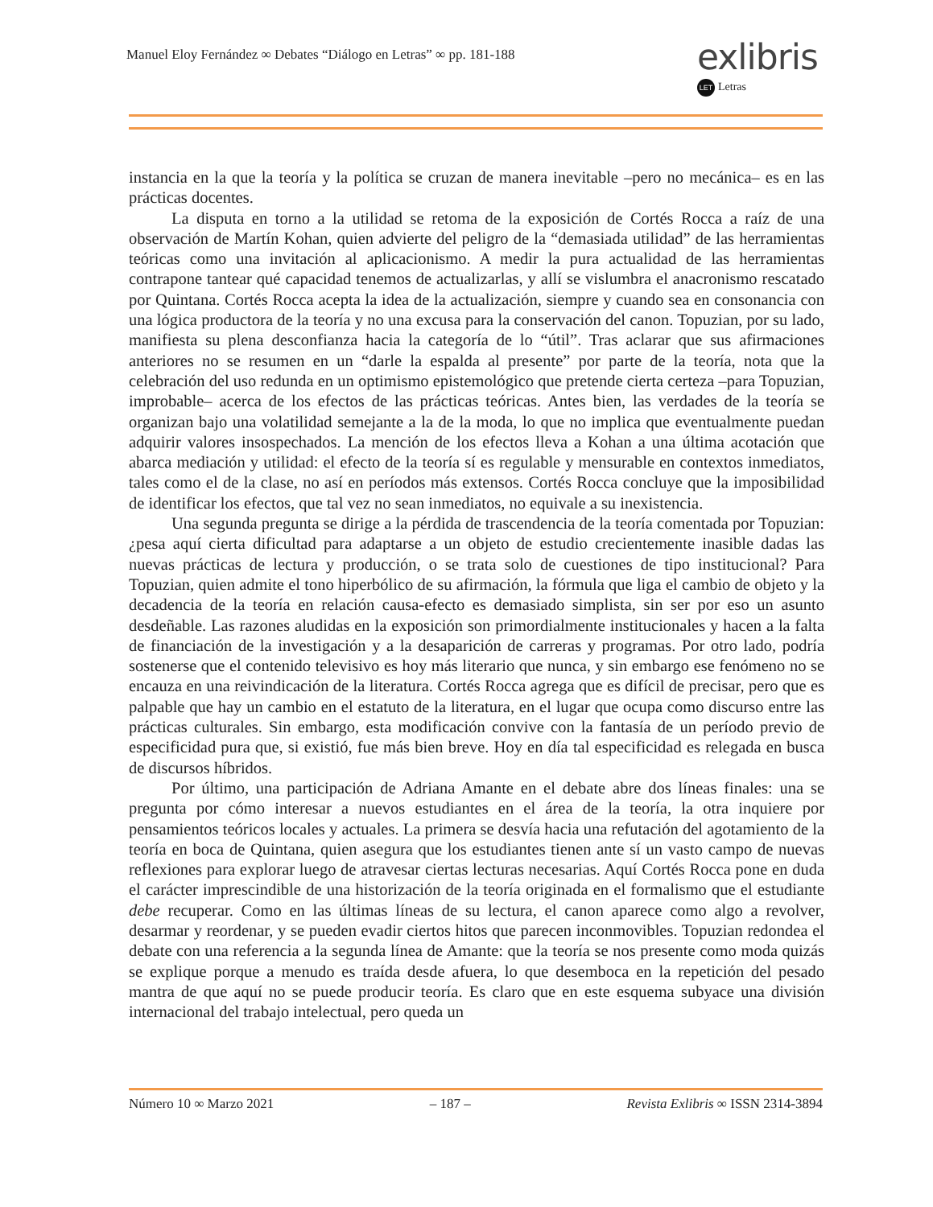Manuel Eloy Fernández ∞ Debates “Diálogo en Letras” ∞ pp. 181-188
exlibris
LET Letras
instancia en la que la teoría y la política se cruzan de manera inevitable –pero no mecánica– es en las prácticas docentes.
La disputa en torno a la utilidad se retoma de la exposición de Cortés Rocca a raíz de una observación de Martín Kohan, quien advierte del peligro de la “demasiada utilidad” de las herramientas teóricas como una invitación al aplicacionismo. A medir la pura actualidad de las herramientas contrapone tantear qué capacidad tenemos de actualizarlas, y allí se vislumbra el anacronismo rescatado por Quintana. Cortés Rocca acepta la idea de la actualización, siempre y cuando sea en consonancia con una lógica productora de la teoría y no una excusa para la conservación del canon. Topuzian, por su lado, manifiesta su plena desconfianza hacia la categoría de lo “útil”. Tras aclarar que sus afirmaciones anteriores no se resumen en un “darle la espalda al presente” por parte de la teoría, nota que la celebración del uso redunda en un optimismo epistemológico que pretende cierta certeza –para Topuzian, improbable– acerca de los efectos de las prácticas teóricas. Antes bien, las verdades de la teoría se organizan bajo una volatilidad semejante a la de la moda, lo que no implica que eventualmente puedan adquirir valores insospechados. La mención de los efectos lleva a Kohan a una última acotación que abarca mediación y utilidad: el efecto de la teoría sí es regulable y mensurable en contextos inmediatos, tales como el de la clase, no así en períodos más extensos. Cortés Rocca concluye que la imposibilidad de identificar los efectos, que tal vez no sean inmediatos, no equivale a su inexistencia.
Una segunda pregunta se dirige a la pérdida de trascendencia de la teoría comentada por Topuzian: ¿pesa aquí cierta dificultad para adaptarse a un objeto de estudio crecientemente inasible dadas las nuevas prácticas de lectura y producción, o se trata solo de cuestiones de tipo institucional? Para Topuzian, quien admite el tono hiperbólico de su afirmación, la fórmula que liga el cambio de objeto y la decadencia de la teoría en relación causa-efecto es demasiado simplista, sin ser por eso un asunto desdeñable. Las razones aludidas en la exposición son primordialmente institucionales y hacen a la falta de financiación de la investigación y a la desaparición de carreras y programas. Por otro lado, podría sostenerse que el contenido televisivo es hoy más literario que nunca, y sin embargo ese fenómeno no se encauza en una reivindicación de la literatura. Cortés Rocca agrega que es difícil de precisar, pero que es palpable que hay un cambio en el estatuto de la literatura, en el lugar que ocupa como discurso entre las prácticas culturales. Sin embargo, esta modificación convive con la fantasía de un período previo de especificidad pura que, si existió, fue más bien breve. Hoy en día tal especificidad es relegada en busca de discursos híbridos.
Por último, una participación de Adriana Amante en el debate abre dos líneas finales: una se pregunta por cómo interesar a nuevos estudiantes en el área de la teoría, la otra inquiere por pensamientos teóricos locales y actuales. La primera se desvía hacia una refutación del agotamiento de la teoría en boca de Quintana, quien asegura que los estudiantes tienen ante sí un vasto campo de nuevas reflexiones para explorar luego de atravesar ciertas lecturas necesarias. Aquí Cortés Rocca pone en duda el carácter imprescindible de una historización de la teoría originada en el formalismo que el estudiante debe recuperar. Como en las últimas líneas de su lectura, el canon aparece como algo a revolver, desarmar y reordenar, y se pueden evadir ciertos hitos que parecen inconmovibles. Topuzian redondea el debate con una referencia a la segunda línea de Amante: que la teoría se nos presente como moda quizás se explique porque a menudo es traída desde afuera, lo que desemboca en la repetición del pesado mantra de que aquí no se puede producir teoría. Es claro que en este esquema subyace una división internacional del trabajo intelectual, pero queda un
Número 10 ∞ Marzo 2021 – 187 – Revista Exlibris ∞ ISSN 2314-3894